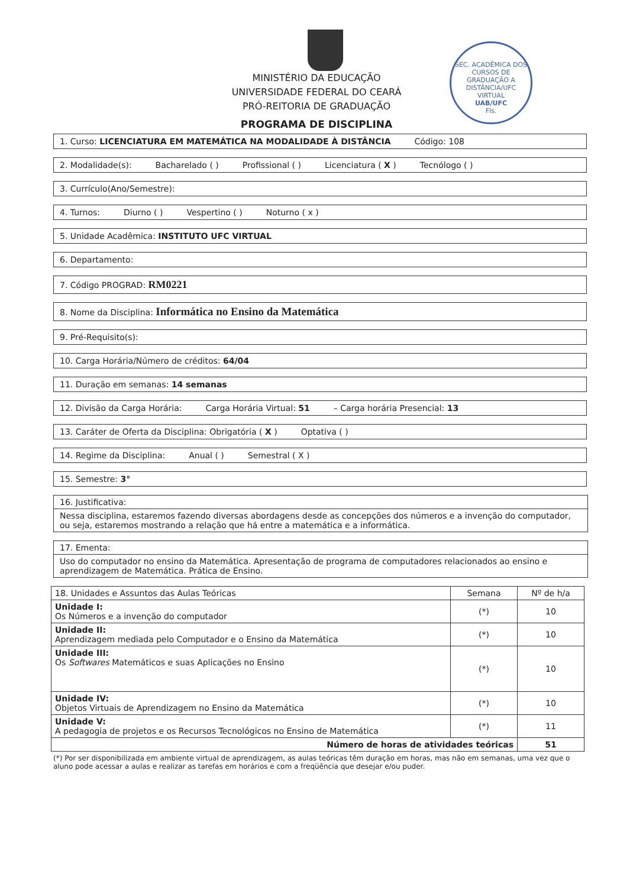SEC. ACADÊMICA DOS CURSOS DE GRADUAÇÃO A DISTÂNCIA/UFC VIRTUAL
UAB/UFC
Fls.
MINISTÉRIO DA EDUCAÇÃO
UNIVERSIDADE FEDERAL DO CEARÁ
PRÓ-REITORIA DE GRADUAÇÃO
PROGRAMA DE DISCIPLINA
1. Curso: LICENCIATURA EM MATEMÁTICA NA MODALIDADE À DISTÂNCIA Código: 108
2. Modalidade(s): Bacharelado ( ) Profissional ( ) Licenciatura ( X ) Tecnólogo ( )
3. Currículo(Ano/Semestre):
4. Turnos: Diurno ( ) Vespertino ( ) Noturno ( x )
5. Unidade Acadêmica: INSTITUTO UFC VIRTUAL
6. Departamento:
7. Código PROGRAD: RM0221
8. Nome da Disciplina: Informática no Ensino da Matemática
9. Pré-Requisito(s):
10. Carga Horária/Número de créditos: 64/04
11. Duração em semanas: 14 semanas
12. Divisão da Carga Horária: Carga Horária Virtual: 51 – Carga horária Presencial: 13
13. Caráter de Oferta da Disciplina: Obrigatória ( X ) Optativa ( )
14. Regime da Disciplina: Anual ( ) Semestral ( X )
15. Semestre: 3°
16. Justificativa:
Nessa disciplina, estaremos fazendo diversas abordagens desde as concepções dos números e a invenção do computador, ou seja, estaremos mostrando a relação que há entre a matemática e a informática.
17. Ementa:
Uso do computador no ensino da Matemática. Apresentação de programa de computadores relacionados ao ensino e aprendizagem de Matemática. Prática de Ensino.
| 18. Unidades e Assuntos das Aulas Teóricas | Semana | Nº de h/a |
| --- | --- | --- |
| Unidade I: Os Números e a invenção do computador | (*) | 10 |
| Unidade II: Aprendizagem mediada pelo Computador e o Ensino da Matemática | (*) | 10 |
| Unidade III: Os Softwares Matemáticos e suas Aplicações no Ensino | (*) | 10 |
| Unidade IV: Objetos Virtuais de Aprendizagem no Ensino da Matemática | (*) | 10 |
| Unidade V: A pedagogia de projetos e os Recursos Tecnológicos no Ensino de Matemática | (*) | 11 |
| Número de horas de atividades teóricas | | 51 |
(*) Por ser disponibilizada em ambiente virtual de aprendizagem, as aulas teóricas têm duração em horas, mas não em semanas, uma vez que o aluno pode acessar a aulas e realizar as tarefas em horários e com a freqüência que desejar e/ou puder.